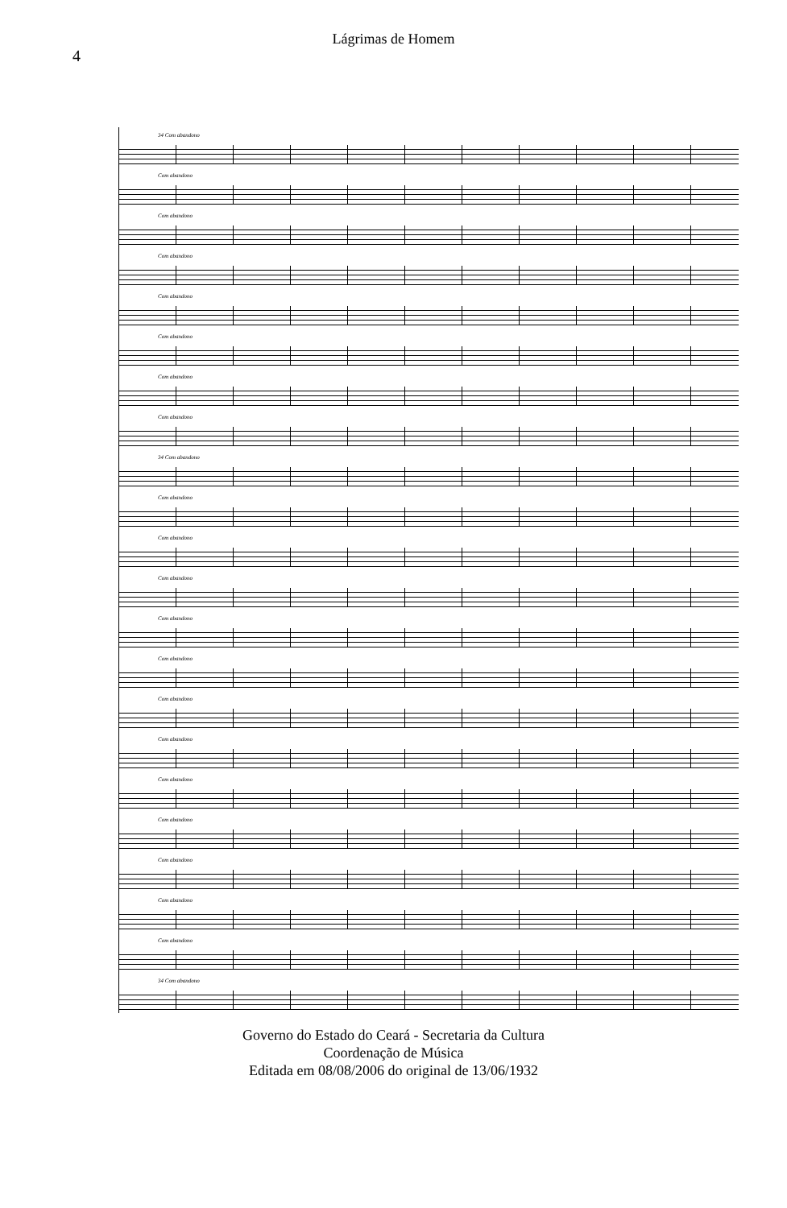4
Lágrimas de Homem
34 Com abandono
Com abandono
Com abandono
Com abandono
Com abandono
Com abandono
Com abandono
Com abandono
34 Com abandono
Com abandono
Com abandono
Com abandono
Com abandono
Com abandono
Com abandono
Com abandono
Com abandono
Com abandono
Com abandono
Com abandono
Com abandono
34 Com abandono
Governo do Estado do Ceará - Secretaria da Cultura
Coordenação de Música
Editada em 08/08/2006 do original de 13/06/1932